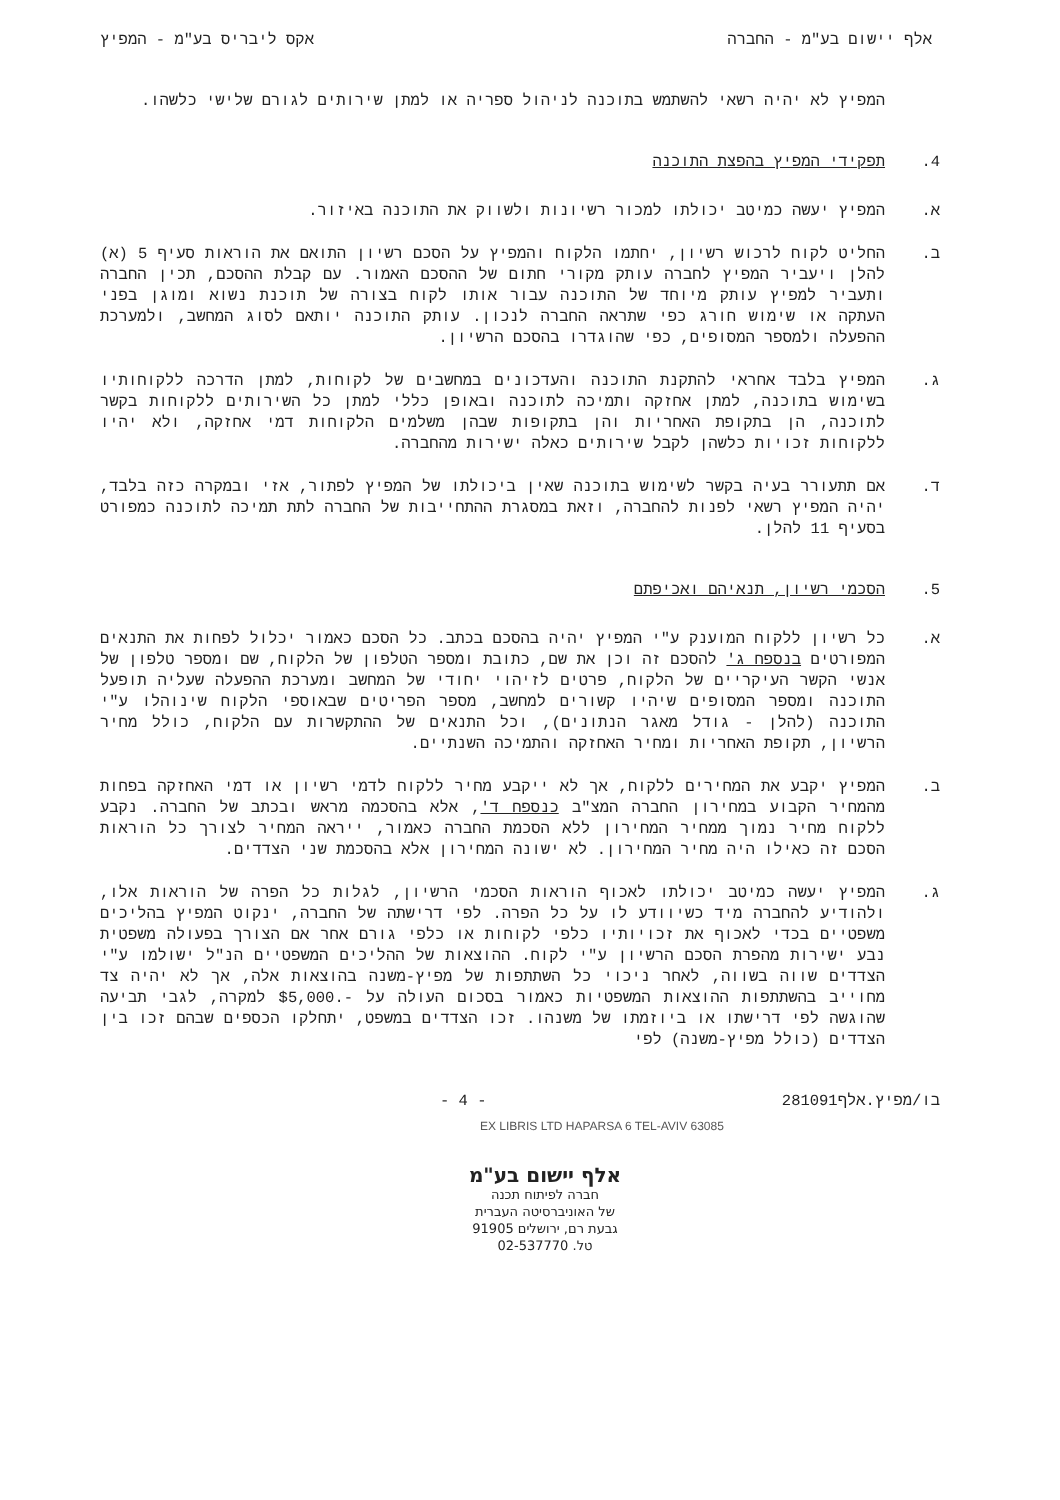אלף יישום בע"מ - החברה אקס ליבריס בע"מ - המפיץ
המפיץ לא יהיה רשאי להשתמש בתוכנה לניהול ספריה או למתן שירותים לגורם שלישי כלשהו.
4. תפקידי המפיץ בהפצת התוכנה
א. המפיץ יעשה כמיטב יכולתו למכור רשיונות ולשווק את התוכנה באיזור.
ב. החליט לקוח לרכוש רשיון, יחתמו הלקוח והמפיץ על הסכם רשיון התואם את הוראות סעיף 5 (א) להלן ויעביר המפיץ לחברה עותק מקורי חתום של ההסכם האמור. עם קבלת ההסכם, תכין החברה ותעביר למפיץ עותק מיוחד של התוכנה עבור אותו לקוח בצורה של תוכנת נשוא ומוגן בפני העתקה או שימוש חורג כפי שתראה החברה לנכון. עותק התוכנה יותאם לסוג המחשב, ולמערכת ההפעלה ולמספר המסופים, כפי שהוגדרו בהסכם הרשיון.
ג. המפיץ בלבד אחראי להתקנת התוכנה והעדכונים במחשבים של לקוחות, למתן הדרכה ללקוחותיו בשימוש בתוכנה, למתן אחזקה ותמיכה לתוכנה ובאופן כללי למתן כל השירותים ללקוחות בקשר לתוכנה, הן בתקופת האחריות והן בתקופות שבהן משלמים הלקוחות דמי אחזקה, ולא יהיו ללקוחות זכויות כלשהן לקבל שירותים כאלה ישירות מהחברה.
ד. אם תתעורר בעיה בקשר לשימוש בתוכנה שאין ביכולתו של המפיץ לפתור, אזי ובמקרה כזה בלבד, יהיה המפיץ רשאי לפנות להחברה, וזאת במסגרת ההתחייבות של החברה לתת תמיכה לתוכנה כמפורט בסעיף 11 להלן.
5. הסכמי רשיון, תנאיהם ואכיפתם
א. כל רשיון ללקוח המוענק ע"י המפיץ יהיה בהסכם בכתב. כל הסכם כאמור יכלול לפחות את התנאים המפורטים בנספח ג' להסכם זה וכן את שם, כתובת ומספר הטלפון של הלקוח, שם ומספר טלפון של אנשי הקשר העיקריים של הלקוח, פרטים לזיהוי יחודי של המחשב ומערכת ההפעלה שעליה תופעל התוכנה ומספר המסופים שיהיו קשורים למחשב, מספר הפריטים שבאוספי הלקוח שינוהלו ע"י התוכנה (להלן - גודל מאגר הנתונים), וכל התנאים של ההתקשרות עם הלקוח, כולל מחיר הרשיון, תקופת האחריות ומחיר האחזקה והתמיכה השנתיים.
ב. המפיץ יקבע את המחירים ללקוח, אך לא ייקבע מחיר ללקוח לדמי רשיון או דמי האחזקה בפחות מהמחיר הקבוע במחירון החברה המצ"ב כנספח ד', אלא בהסכמה מראש ובכתב של החברה. נקבע ללקוח מחיר נמוך ממחיר המחירון ללא הסכמת החברה כאמור, ייראה המחיר לצורך כל הוראות הסכם זה כאילו היה מחיר המחירון. לא ישונה המחירון אלא בהסכמת שני הצדדים.
ג. המפיץ יעשה כמיטב יכולתו לאכוף הוראות הסכמי הרשיון, לגלות כל הפרה של הוראות אלו, ולהודיע להחברה מיד כשיוודע לו על כל הפרה. לפי דרישתה של החברה, ינקוט המפיץ בהליכים משפטיים בכדי לאכוף את זכויותיו כלפי לקוחות או כלפי גורם אחר אם הצורך בפעולה משפטית נבע ישירות מהפרת הסכם הרשיון ע"י לקוח. ההוצאות של ההליכים המשפטיים הנ"ל ישולמו ע"י הצדדים שווה בשווה, לאחר ניכוי כל השתתפות של מפיץ-משנה בהוצאות אלה, אך לא יהיה צד מחוייב בהשתתפות ההוצאות המשפטיות כאמור בסכום העולה על -.$5,000 למקרה, לגבי תביעה שהוגשה לפי דרישתו או ביוזמתו של משנהו. זכו הצדדים במשפט, יתחלקו הכספים שבהם זכו בין הצדדים (כולל מפיץ-משנה) לפי
בו/מפיץ.אלף281091 - 4 -
EX LIBRIS LTD HAPARSA 6 TEL-AVIV 63085
אלף יישום בע"מ
חברה לפיתוח תכנה
של האוניברסיטה העברית
גבעת רם, ירושלים 91905
טל. 02-537770